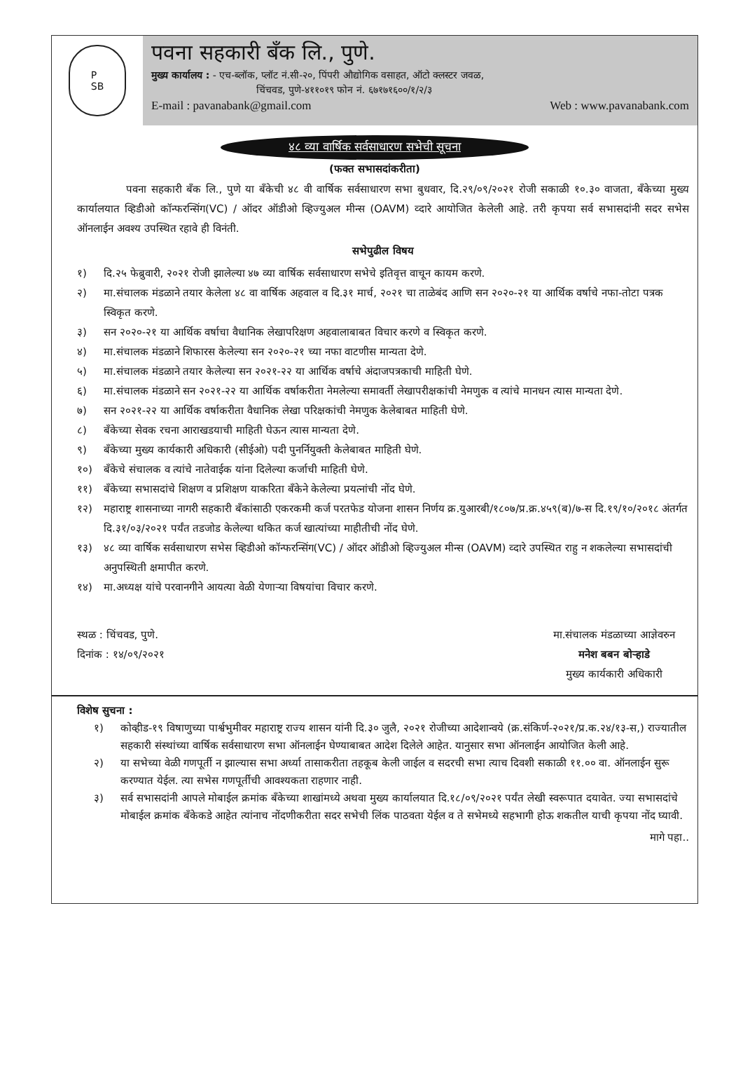P
SB
पवना सहकारी बँक लि., पुणे.
मुख्य कार्यालय : - एच-ब्लॉक, प्लॉट नं.सी-२०, पिंपरी औद्योगिक वसाहत, ऑटो क्लस्टर जवळ,
चिंचवड, पुणे-४११०१९ फोन नं. ६७१७१६००/१/२/३
E-mail : pavanabank@gmail.com Web : www.pavanabank.com
४८ व्या वार्षिक सर्वसाधारण सभेची सूचना
(फक्त सभासदांकरीता)
पवना सहकारी बँक लि., पुणे या बँकेची ४८ वी वार्षिक सर्वसाधारण सभा बुधवार, दि.२९/०९/२०२१ रोजी सकाळी १०.३० वाजता, बँकेच्या मुख्य कार्यालयात व्हिडीओ कॉन्फरन्सिंग(VC) / ऑदर ऑडीओ व्हिज्युअल मीन्स (OAVM) व्दारे आयोजित केलेली आहे. तरी कृपया सर्व सभासदांनी सदर सभेस ऑनलाईन अवश्य उपस्थित रहावे ही विनंती.
सभेपुढील विषय
१) दि.२५ फेब्रुवारी, २०२१ रोजी झालेल्या ४७ व्या वार्षिक सर्वसाधारण सभेचे इतिवृत्त वाचून कायम करणे.
२) मा.संचालक मंडळाने तयार केलेला ४८ वा वार्षिक अहवाल व दि.३१ मार्च, २०२१ चा ताळेबंद आणि सन २०२०-२१ या आर्थिक वर्षाचे नफा-तोटा पत्रक स्विकृत करणे.
३) सन २०२०-२१ या आर्थिक वर्षाचा वैधानिक लेखापरिक्षण अहवालाबाबत विचार करणे व स्विकृत करणे.
४) मा.संचालक मंडळाने शिफारस केलेल्या सन २०२०-२१ च्या नफा वाटणीस मान्यता देणे.
५) मा.संचालक मंडळाने तयार केलेल्या सन २०२१-२२ या आर्थिक वर्षाचे अंदाजपत्रकाची माहिती घेणे.
६) मा.संचालक मंडळाने सन २०२१-२२ या आर्थिक वर्षाकरीता नेमलेल्या समावर्ती लेखापरीक्षकांची नेमणुक व त्यांचे मानधन त्यास मान्यता देणे.
७) सन २०२१-२२ या आर्थिक वर्षाकरीता वैधानिक लेखा परिक्षकांची नेमणुक केलेबाबत माहिती घेणे.
८) बँकेच्या सेवक रचना आराखडयाची माहिती घेऊन त्यास मान्यता देणे.
९) बँकेच्या मुख्य कार्यकारी अधिकारी (सीईओ) पदी पुनर्नियुक्ती केलेबाबत माहिती घेणे.
१०) बँकेचे संचालक व त्यांचे नातेवाईक यांना दिलेल्या कर्जाची माहिती घेणे.
११) बँकेच्या सभासदांचे शिक्षण व प्रशिक्षण याकरिता बँकेने केलेल्या प्रयत्नांची नोंद घेणे.
१२) महाराष्ट्र शासनाच्या नागरी सहकारी बँकांसाठी एकरकमी कर्ज परतफेड योजना शासन निर्णय क्र.युआरबी/१८०७/प्र.क्र.४५९(ब)/७-स दि.१९/१०/२०१८ अंतर्गत दि.३१/०३/२०२१ पर्यंत तडजोड केलेल्या थकित कर्ज खात्यांच्या माहीतीची नोंद घेणे.
१३) ४८ व्या वार्षिक सर्वसाधारण सभेस व्हिडीओ कॉन्फरन्सिंग(VC) / ऑदर ऑडीओ व्हिज्युअल मीन्स (OAVM) व्दारे उपस्थित राहु न शकलेल्या सभासदांची अनुपस्थिती क्षमापीत करणे.
१४) मा.अध्यक्ष यांचे परवानगीने आयत्या वेळी येणाऱ्या विषयांचा विचार करणे.
स्थळ : चिंचवड, पुणे.
दिनांक : १४/०९/२०२१
मा.संचालक मंडळाच्या आज्ञेवरुन
मनेश बबन बोऱ्हाडे
मुख्य कार्यकारी अधिकारी
विशेष सुचना :
१) कोव्हीड-१९ विषाणुच्या पार्श्वभुमीवर महाराष्ट्र राज्य शासन यांनी दि.३० जुलै, २०२१ रोजीच्या आदेशान्वये (क्र.संकिर्ण-२०२१/प्र.क.२४/१३-स,) राज्यातील सहकारी संस्थांच्या वार्षिक सर्वसाधारण सभा ऑनलाईन घेण्याबाबत आदेश दिलेले आहेत. यानुसार सभा ऑनलाईन आयोजित केली आहे.
२) या सभेच्या वेळी गणपूर्ती न झाल्यास सभा अर्ध्या तासाकरीता तहकूब केली जाईल व सदरची सभा त्याच दिवशी सकाळी ११.०० वा. ऑनलाईन सुरू करण्यात येईल. त्या सभेस गणपूर्तीची आवश्यकता राहणार नाही.
३) सर्व सभासदांनी आपले मोबाईल क्रमांक बँकेच्या शाखांमध्ये अथवा मुख्य कार्यालयात दि.१८/०९/२०२१ पर्यंत लेखी स्वरूपात दयावेत. ज्या सभासदांचे मोबाईल क्रमांक बँकेकडे आहेत त्यांनाच नोंदणीकरीता सदर सभेची लिंक पाठवता येईल व ते सभेमध्ये सहभागी होऊ शकतील याची कृपया नोंद घ्यावी.
मागे पहा..